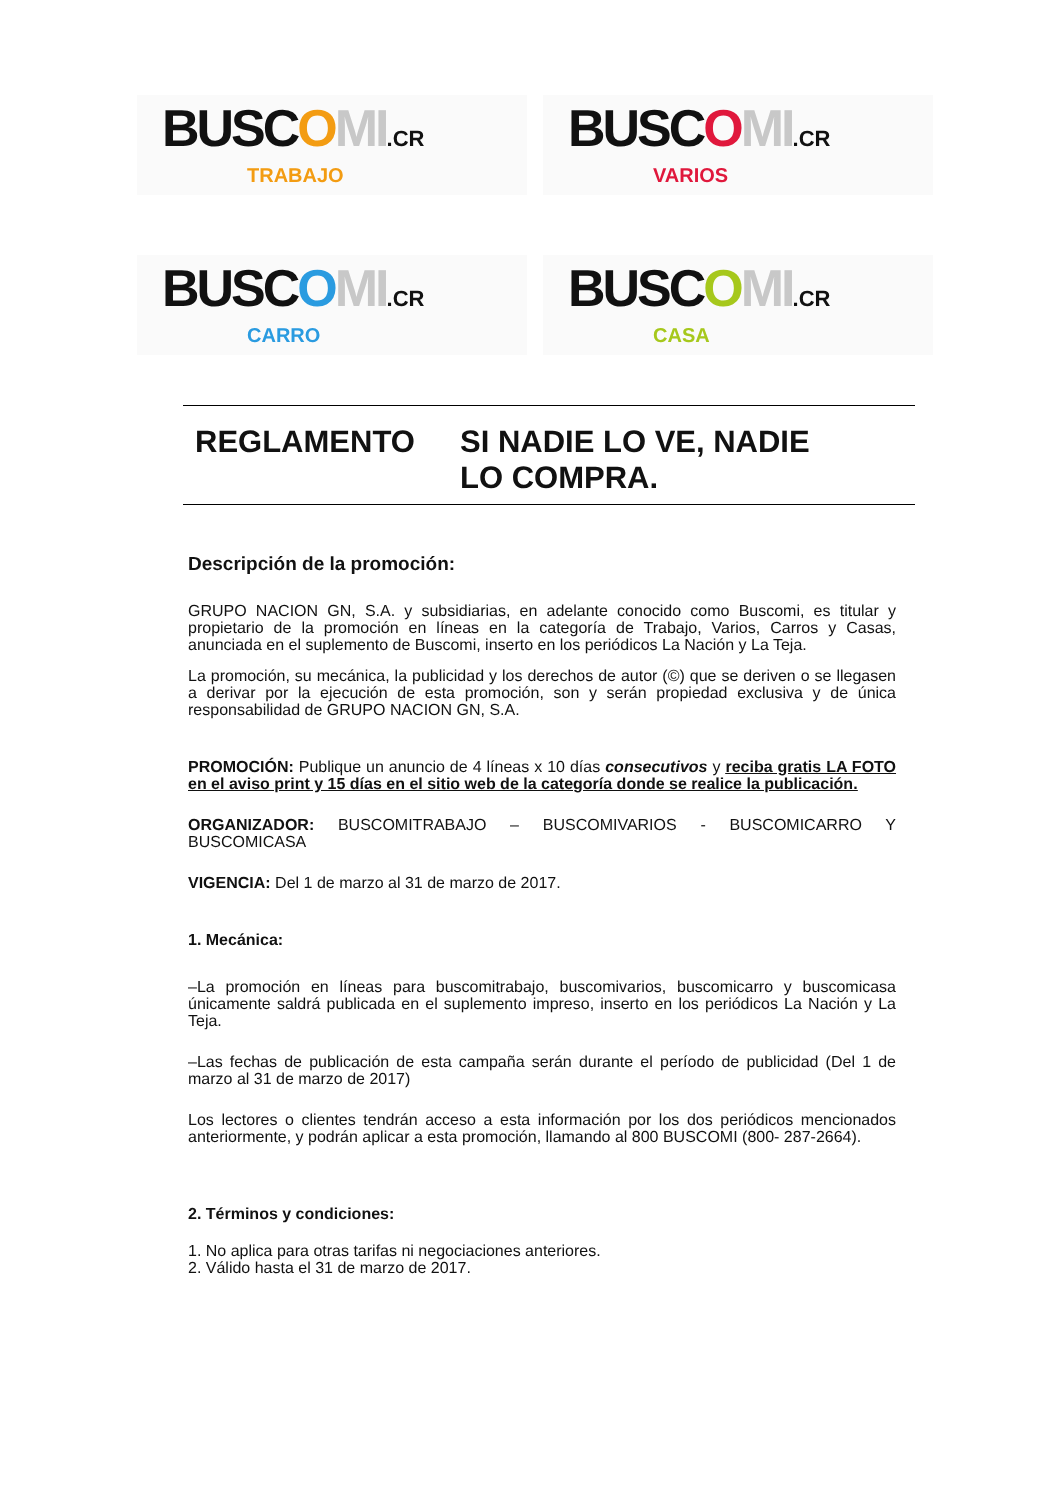BUSCOMI.CR
TRABAJO
BUSCOMI.CR
VARIOS
BUSCOMI.CR
CARRO
BUSCOMI.CR
CASA
REGLAMENTO SI NADIE LO VE, NADIE
LO COMPRA.
Descripción de la promoción:
GRUPO NACION GN, S.A. y subsidiarias, en adelante conocido como Buscomi, es titular y propietario de la promoción en líneas en la categoría de Trabajo, Varios, Carros y Casas, anunciada en el suplemento de Buscomi, inserto en los periódicos La Nación y La Teja.
La promoción, su mecánica, la publicidad y los derechos de autor (©) que se deriven o se llegasen a derivar por la ejecución de esta promoción, son y serán propiedad exclusiva y de única responsabilidad de GRUPO NACION GN, S.A.
PROMOCIÓN: Publique un anuncio de 4 líneas x 10 días consecutivos y reciba gratis LA FOTO en el aviso print y 15 días en el sitio web de la categoría donde se realice la publicación.
ORGANIZADOR: BUSCOMITRABAJO – BUSCOMIVARIOS - BUSCOMICARRO Y BUSCOMICASA
VIGENCIA: Del 1 de marzo al 31 de marzo de 2017.
1. Mecánica:
–La promoción en líneas para buscomitrabajo, buscomivarios, buscomicarro y buscomicasa únicamente saldrá publicada en el suplemento impreso, inserto en los periódicos La Nación y La Teja.
–Las fechas de publicación de esta campaña serán durante el período de publicidad (Del 1 de marzo al 31 de marzo de 2017)
Los lectores o clientes tendrán acceso a esta información por los dos periódicos mencionados anteriormente, y podrán aplicar a esta promoción, llamando al 800 BUSCOMI (800- 287-2664).
2. Términos y condiciones:
1. No aplica para otras tarifas ni negociaciones anteriores.
2. Válido hasta el 31 de marzo de 2017.